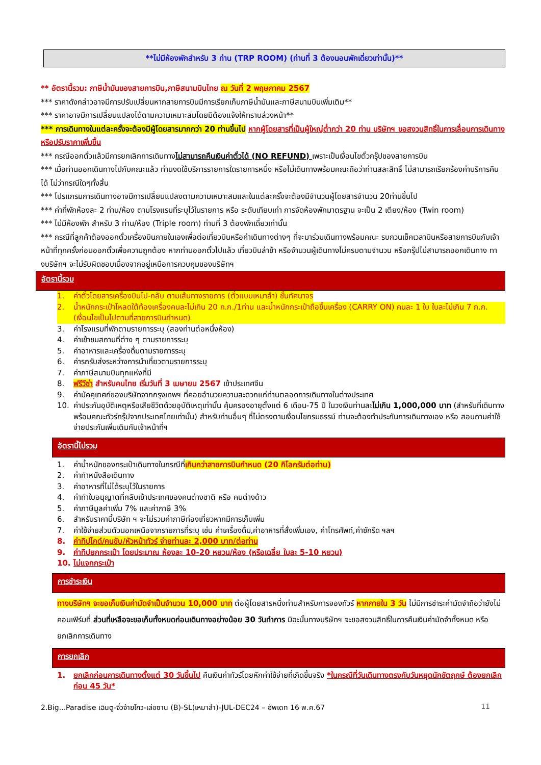**ไม่มีห้องพักสำหรับ 3 ท่าน (TRP ROOM) (ท่านที่ 3 ต้องนอนพักเดี่ยวเท่านั้น)**
** อัตรานี้รวม: ภาษีน้ำมันของสายการบิน,ภาษีสนามบินไทย ณ วันที่ 2 พฤษภาคม 2567
*** ราคาดังกล่าวอาจมีการปรับเปลี่ยนหากสายการบินมีการเรียกเก็บภาษีน้ำมันและภาษีสนามบินเพิ่มเติม**
*** ราคาอาจมีการเปลี่ยนแปลงได้ตามความเหมาะสมโดยมิต้องแจ้งให้ทราบล่วงหน้า**
*** การเดินทางในแต่ละครั้งจะต้องมีผู้โดยสารมากกว่า 20 ท่านขึ้นไป หากผู้โดยสารที่เป็นผู้ใหญ่ต่ำกว่า 20 ท่าน บริษัทฯ ขอสงวนสิทธิ์ในการเลื่อนการเดินทาง หรือปรับราคาเพิ่มขึ้น
*** กรณีออกตั๋วแล้วมีการยกเลิกการเดินทางไม่สามารถคืนเงินค่าตั๋วได้ (NO REFUND) เพราะเป็นเงื่อนไขตั๋วกรุ๊ปของสายการบิน
*** เมื่อท่านออกเดินทางไปกับคณะแล้ว ท่านงดใช้บริการรายการใดรายการหนึ่ง หรือไม่เดินทางพร้อมคณะถือว่าท่านสละสิทธิ์ ไม่สามารถเรียกร้องค่าบริการคืนได้ ไม่ว่ากรณีใดๆทั้งสิ้น
*** โปรแกรมการเดินทางอาจมีการเปลี่ยนแปลงตามความเหมาะสมและในแต่ละครั้งจะต้องมีจำนวนผู้โดยสารจำนวน 20ท่านขึ้นไป
*** ค่าที่พักห้องละ 2 ท่าน/ห้อง ตามโรงแรมที่ระบุไว้ในรายการ หรือ ระดับเทียบเท่า การจัดห้องพักมาตรฐาน จะเป็น 2 เตียง/ห้อง (Twin room)
*** ไม่มีห้องพัก สำหรับ 3 ท่าน/ห้อง (Triple room) ท่านที่ 3 ต้องพักเดี่ยวเท่านั้น
*** กรณีที่ลูกค้าต้องออกตั๋วเครื่องบินภายในเองเพื่อต่อเที่ยวบินหรือค่าเดินทางต่างๆ ที่จะมาร่วมเดินทางพร้อมคณะ รบกวนเช็คเวลาบินหรือสายการบินกับเจ้าหน้าที่ทุกครั้งก่อนออกตั๋วเพื่อความถูกต้อง หากท่านออกตั๋วไปแล้ว เที่ยวบินล่าช้า หรือจำนวนผู้เดินทางไม่ครบตามจำนวน หรือกรุ๊ปไม่สามารถออกเดินทาง ทางบริษัทฯ จะไม่รับผิดชอบเนื่องจากอยู่เหนือการควบคุมของบริษัทฯ
อัตรานี้รวม
1. ค่าตั๋วโดยสารเครื่องบินไป-กลับ ตามเส้นทางรายการ (ตั๋วแบบเหมาลำ) ชั้นทัศนาจร
2. น้ำหนักกระเป๋าโหลดใต้ท้องเครื่องคนละไม่เกิน 20 ก.ก./1ท่าน และน้ำหนักกระเป๋าถือขึ้นเครื่อง (CARRY ON) คนละ 1 ใบ ใบละไม่เกิน 7 ก.ก. (เงื่อนไขเป็นไปตามที่สายการบินกำหนด)
3. ค่าโรงแรมที่พักตามรายการระบุ (สองท่านต่อหนึ่งห้อง)
4. ค่าเข้าชมสถานที่ต่าง ๆ ตามรายการระบุ
5. ค่าอาหารและเครื่องดื่มตามรายการระบุ
6. ค่ารถรับส่งระหว่างการนำเที่ยวตามรายการระบุ
7. ค่าภาษีสนามบินทุกแห่งที่มี
8. ฟรีวีซ่า สำหรับคนไทย เริ่มวันที่ 3 เมษายน 2567 เข้าประเทศจีน
9. ค่ามัคคุเทศก์ของบริษัทจากกรุงเทพฯ ที่คอยอำนวยความสะดวกแก่ท่านตลอดการเดินทางในต่างประเทศ
10. ค่าประกันอุบัติเหตุหรือเสียชีวิตด้วยอุบัติเหตุเท่านั้น คุ้มครองอายุตั้งแต่ 6 เดือน-75 ปี ในวงเงินท่านละไม่เกิน 1,000,000 บาท (สำหรับที่เดินทางพร้อมคณะทัวร์กรุ๊ปจากประเทศไทยเท่านั้น) สำหรับท่านอื่นๆ ที่ไม่ตรงตามเงื่อนไขกรมธรรม์ ท่านจะต้องทำประกันการเดินทางเอง หรือ สอบถามค่าใช้จ่ายประกันเพิ่มเติมกับเจ้าหน้าที่ฯ
อัตรานี้ไม่รวม
1. ค่าน้ำหนักของกระเป๋าเดินทางในกรณีที่เกินกว่าสายการบินกำหนด (20 กิโลกรัมต่อท่าน)
2. ค่าทำหนังสือเดินทาง
3. ค่าอาหารที่ไม่ได้ระบุไว้ในรายการ
4. ค่าทำใบอนุญาตที่กลับเข้าประเทศของคนต่างชาติ หรือ คนต่างด้าว
5. ค่าภาษีมูลค่าเพิ่ม 7% และค่าภาษี 3%
6. สำหรับราคานี้บริษัท ฯ จะไม่รวมค่าภาษีท่องเที่ยวหากมีการเก็บเพิ่ม
7. ค่าใช้จ่ายส่วนตัวนอกเหนือจากรายการที่ระบุ เช่น ค่าเครื่องดื่ม,ค่าอาหารที่สั่งเพิ่มเอง, ค่าโทรศัพท์,ค่าซักรีด ฯลฯ
8. ค่าทิปไกด์/คนขับ/หัวหน้าทัวร์ จ่ายท่านละ 2,000 บาท/ต่อท่าน
9. ค่าทิปยกกระเป๋า โดยประมาณ ห้องละ 10-20 หยวน/ห้อง (หรือเฉลี่ย ใบละ 5-10 หยวน)
10. ไม่แจกกระเป๋า
การชำระเงิน
ทางบริษัทฯ จะขอเก็บเงินค่ามัดจำเป็นจำนวน 10,000 บาท ต่อผู้โดยสารหนึ่งท่านสำหรับการจองทัวร์ หากภายใน 3 วัน ไม่มีการชำระค่ามัดจำถือว่ายังไม่คอนเฟิร์มที่ ส่วนที่เหลือจะขอเก็บทั้งหมดก่อนเดินทางอย่างน้อย 30 วันทำการ มิฉะนั้นทางบริษัทฯ จะขอสงวนสิทธิ์ในการคืนเงินค่ามัดจำทั้งหมด หรือยกเลิกการเดินทาง
การยกเลิก
1. ยกเลิกก่อนการเดินทางตั้งแต่ 30 วันขึ้นไป คืนเงินค่าทัวร์โดยหักค่าใช้จ่ายที่เกิดขึ้นจริง *ในกรณีที่วันเดินทางตรงกับวันหยุดนักขัตฤกษ์ ต้องยกเลิกก่อน 45 วัน*
2.Big...Paradise เฉินตู-จิ่วจ้ายโกว-เล่อซาน (B)-SL(เหมาลำ)-JUL-DEC24 – อัพเดท 16 พ.ค.67 11